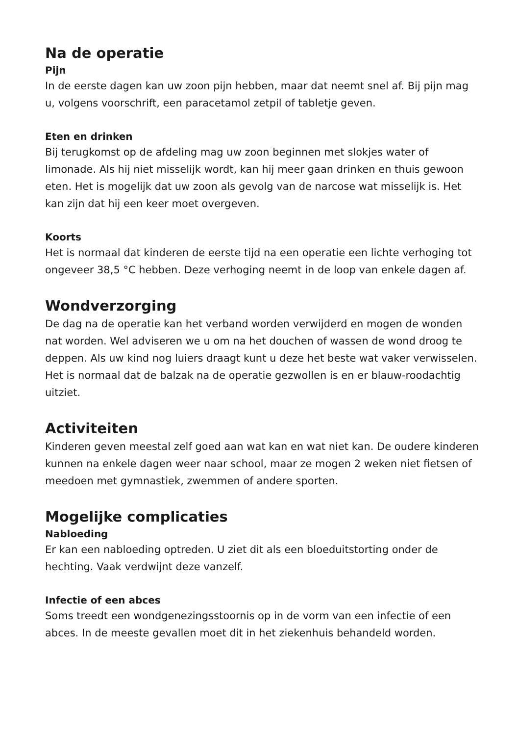Na de operatie
Pijn
In de eerste dagen kan uw zoon pijn hebben, maar dat neemt snel af. Bij pijn mag u, volgens voorschrift, een paracetamol zetpil of tabletje geven.
Eten en drinken
Bij terugkomst op de afdeling mag uw zoon beginnen met slokjes water of limonade. Als hij niet misselijk wordt, kan hij meer gaan drinken en thuis gewoon eten. Het is mogelijk dat uw zoon als gevolg van de narcose wat misselijk is. Het kan zijn dat hij een keer moet overgeven.
Koorts
Het is normaal dat kinderen de eerste tijd na een operatie een lichte verhoging tot ongeveer 38,5 °C hebben. Deze verhoging neemt in de loop van enkele dagen af.
Wondverzorging
De dag na de operatie kan het verband worden verwijderd en mogen de wonden nat worden. Wel adviseren we u om na het douchen of wassen de wond droog te deppen. Als uw kind nog luiers draagt kunt u deze het beste wat vaker verwisselen. Het is normaal dat de balzak na de operatie gezwollen is en er blauw-roodachtig uitziet.
Activiteiten
Kinderen geven meestal zelf goed aan wat kan en wat niet kan. De oudere kinderen kunnen na enkele dagen weer naar school, maar ze mogen 2 weken niet fietsen of meedoen met gymnastiek, zwemmen of andere sporten.
Mogelijke complicaties
Nabloeding
Er kan een nabloeding optreden. U ziet dit als een bloeduitstorting onder de hechting. Vaak verdwijnt deze vanzelf.
Infectie of een abces
Soms treedt een wondgenezingsstoornis op in de vorm van een infectie of een abces. In de meeste gevallen moet dit in het ziekenhuis behandeld worden.